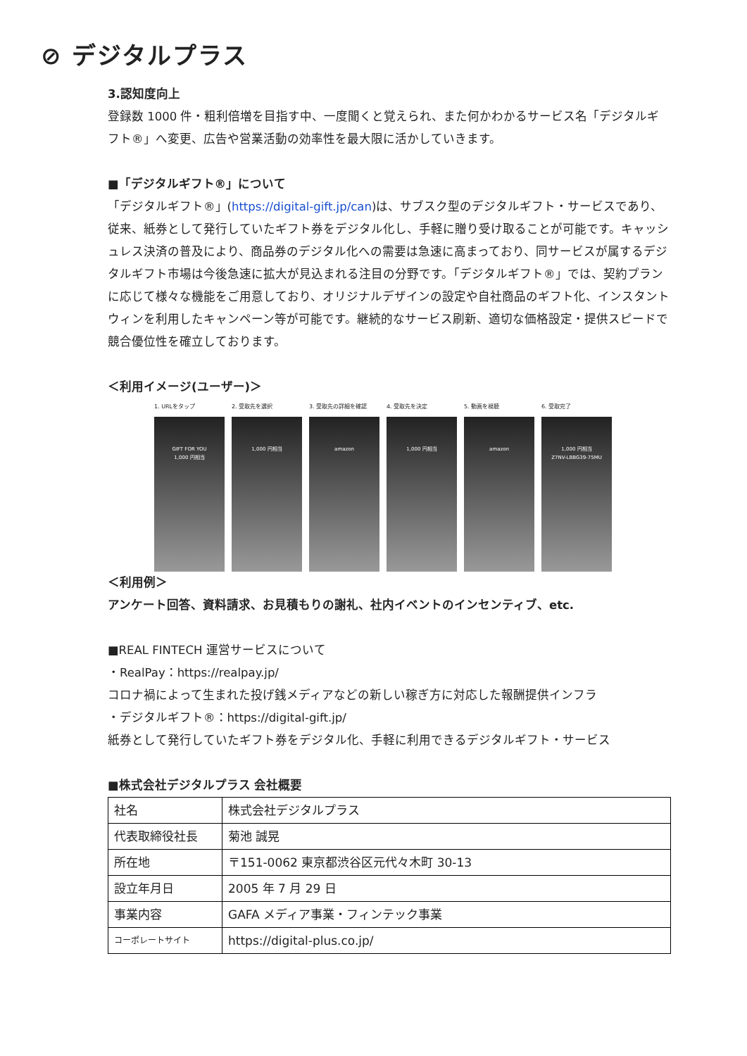⊘ デジタルプラス
3.認知度向上
登録数 1000 件・粗利倍増を目指す中、一度聞くと覚えられ、また何かわかるサービス名「デジタルギフト®」へ変更、広告や営業活動の効率性を最大限に活かしていきます。
■「デジタルギフト®」について
「デジタルギフト®」(https://digital-gift.jp/can)は、サブスク型のデジタルギフト・サービスであり、従来、紙券として発行していたギフト券をデジタル化し、手軽に贈り受け取ることが可能です。キャッシュレス決済の普及により、商品券のデジタル化への需要は急速に高まっており、同サービスが属するデジタルギフト市場は今後急速に拡大が見込まれる注目の分野です。「デジタルギフト®」では、契約プランに応じて様々な機能をご用意しており、オリジナルデザインの設定や自社商品のギフト化、インスタントウィンを利用したキャンペーン等が可能です。継続的なサービス刷新、適切な価格設定・提供スピードで競合優位性を確立しております。
＜利用イメージ(ユーザー)＞
1. URLをタップ
GIFT FOR YOU
1,000 円相当
2. 受取先を選択
1,000 円相当
3. 受取先の詳細を確認
amazon
4. 受取先を決定
1,000 円相当
5. 動画を視聴
amazon
6. 受取完了
1,000 円相当
Z7NV-LBBG39-75MU
＜利用例＞
アンケート回答、資料請求、お見積もりの謝礼、社内イベントのインセンティブ、etc.
■REAL FINTECH 運営サービスについて
・RealPay：https://realpay.jp/
コロナ禍によって生まれた投げ銭メディアなどの新しい稼ぎ方に対応した報酬提供インフラ
・デジタルギフト®：https://digital-gift.jp/
紙券として発行していたギフト券をデジタル化、手軽に利用できるデジタルギフト・サービス
■株式会社デジタルプラス 会社概要
| 社名 | 株式会社デジタルプラス |
| 代表取締役社長 | 菊池 誠晃 |
| 所在地 | 〒151-0062 東京都渋谷区元代々木町 30-13 |
| 設立年月日 | 2005 年 7 月 29 日 |
| 事業内容 | GAFA メディア事業・フィンテック事業 |
| コーポレートサイト | https://digital-plus.co.jp/ |